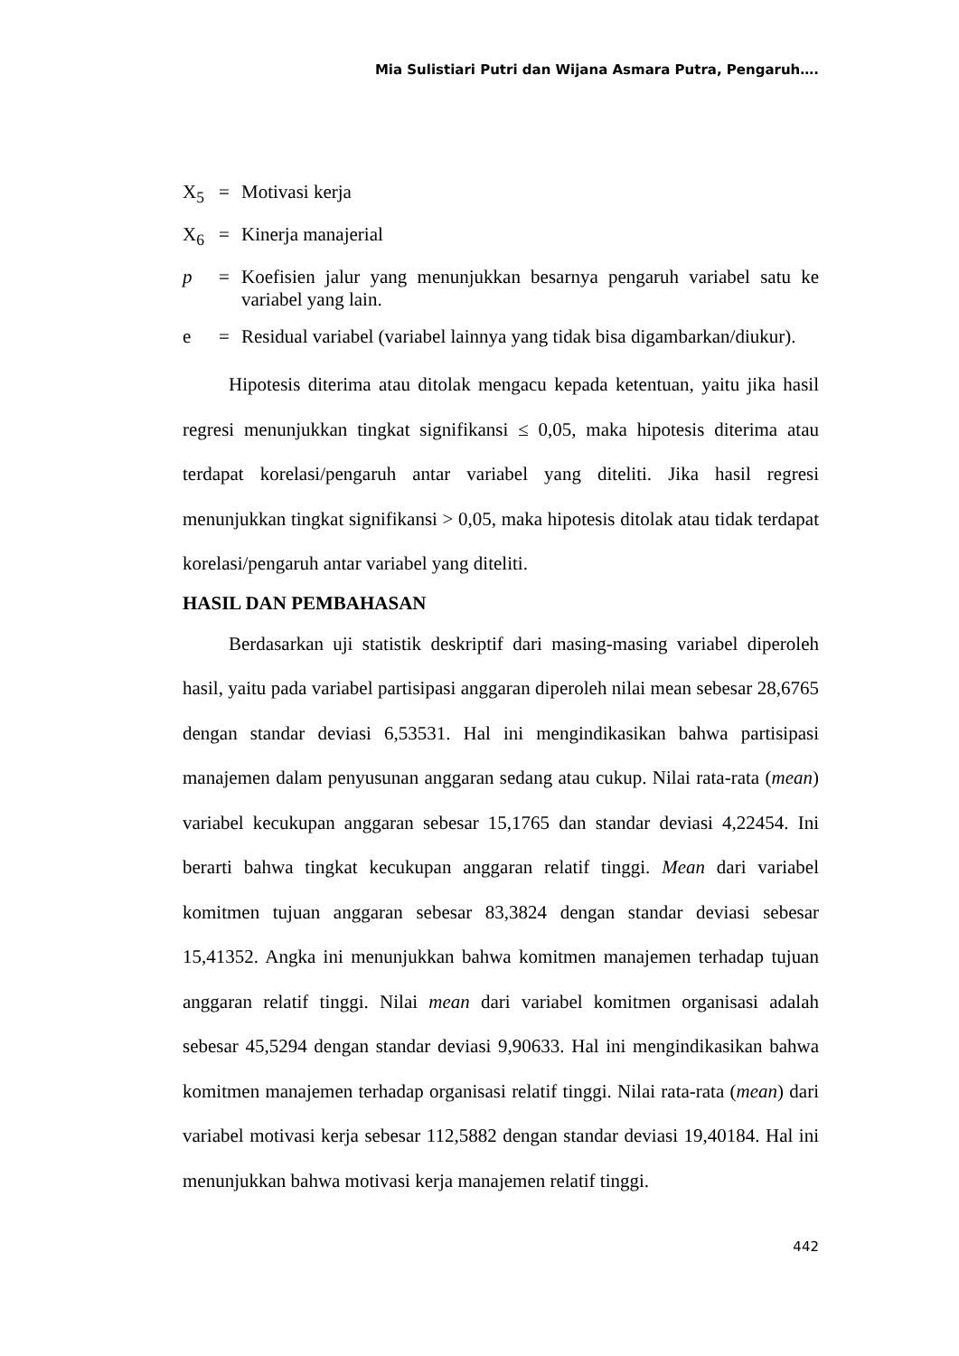Mia Sulistiari Putri dan Wijana Asmara Putra, Pengaruh….
X<sub>5</sub> = Motivasi kerja
X<sub>6</sub> = Kinerja manajerial
p = Koefisien jalur yang menunjukkan besarnya pengaruh variabel satu ke variabel yang lain.
e = Residual variabel (variabel lainnya yang tidak bisa digambarkan/diukur).
Hipotesis diterima atau ditolak mengacu kepada ketentuan, yaitu jika hasil regresi menunjukkan tingkat signifikansi ≤ 0,05, maka hipotesis diterima atau terdapat korelasi/pengaruh antar variabel yang diteliti. Jika hasil regresi menunjukkan tingkat signifikansi > 0,05, maka hipotesis ditolak atau tidak terdapat korelasi/pengaruh antar variabel yang diteliti.
HASIL DAN PEMBAHASAN
Berdasarkan uji statistik deskriptif dari masing-masing variabel diperoleh hasil, yaitu pada variabel partisipasi anggaran diperoleh nilai mean sebesar 28,6765 dengan standar deviasi 6,53531. Hal ini mengindikasikan bahwa partisipasi manajemen dalam penyusunan anggaran sedang atau cukup. Nilai rata-rata (mean) variabel kecukupan anggaran sebesar 15,1765 dan standar deviasi 4,22454. Ini berarti bahwa tingkat kecukupan anggaran relatif tinggi. Mean dari variabel komitmen tujuan anggaran sebesar 83,3824 dengan standar deviasi sebesar 15,41352. Angka ini menunjukkan bahwa komitmen manajemen terhadap tujuan anggaran relatif tinggi. Nilai mean dari variabel komitmen organisasi adalah sebesar 45,5294 dengan standar deviasi 9,90633. Hal ini mengindikasikan bahwa komitmen manajemen terhadap organisasi relatif tinggi. Nilai rata-rata (mean) dari variabel motivasi kerja sebesar 112,5882 dengan standar deviasi 19,40184. Hal ini menunjukkan bahwa motivasi kerja manajemen relatif tinggi.
442